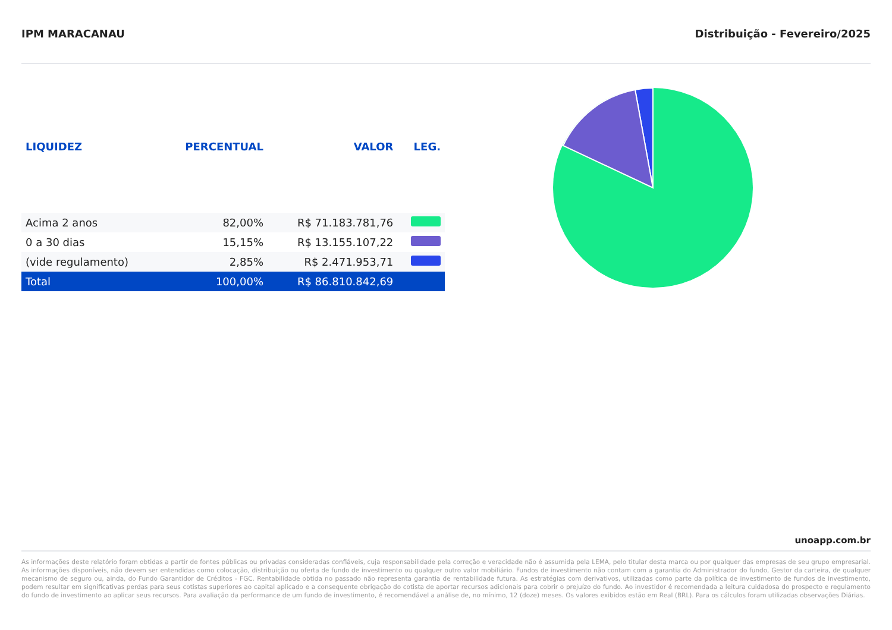IPM MARACANAU Distribuição - Fevereiro/2025
| LIQUIDEZ | PERCENTUAL | VALOR | LEG. |
| --- | --- | --- | --- |
| Acima 2 anos | 82,00% | R$ 71.183.781,76 | |
| 0 a 30 dias | 15,15% | R$ 13.155.107,22 | |
| (vide regulamento) | 2,85% | R$ 2.471.953,71 | |
| Total | 100,00% | R$ 86.810.842,69 | |
unoapp.com.br
As informações deste relatório foram obtidas a partir de fontes públicas ou privadas consideradas confiáveis, cuja responsabilidade pela correção e veracidade não é assumida pela LEMA, pelo titular desta marca ou por qualquer das empresas de seu grupo empresarial. As informações disponíveis, não devem ser entendidas como colocação, distribuição ou oferta de fundo de investimento ou qualquer outro valor mobiliário. Fundos de investimento não contam com a garantia do Administrador do fundo, Gestor da carteira, de qualquer mecanismo de seguro ou, ainda, do Fundo Garantidor de Créditos - FGC. Rentabilidade obtida no passado não representa garantia de rentabilidade futura. As estratégias com derivativos, utilizadas como parte da política de investimento de fundos de investimento, podem resultar em significativas perdas para seus cotistas superiores ao capital aplicado e a consequente obrigação do cotista de aportar recursos adicionais para cobrir o prejuízo do fundo. Ao investidor é recomendada a leitura cuidadosa do prospecto e regulamento do fundo de investimento ao aplicar seus recursos. Para avaliação da performance de um fundo de investimento, é recomendável a análise de, no mínimo, 12 (doze) meses. Os valores exibidos estão em Real (BRL). Para os cálculos foram utilizadas observações Diárias.